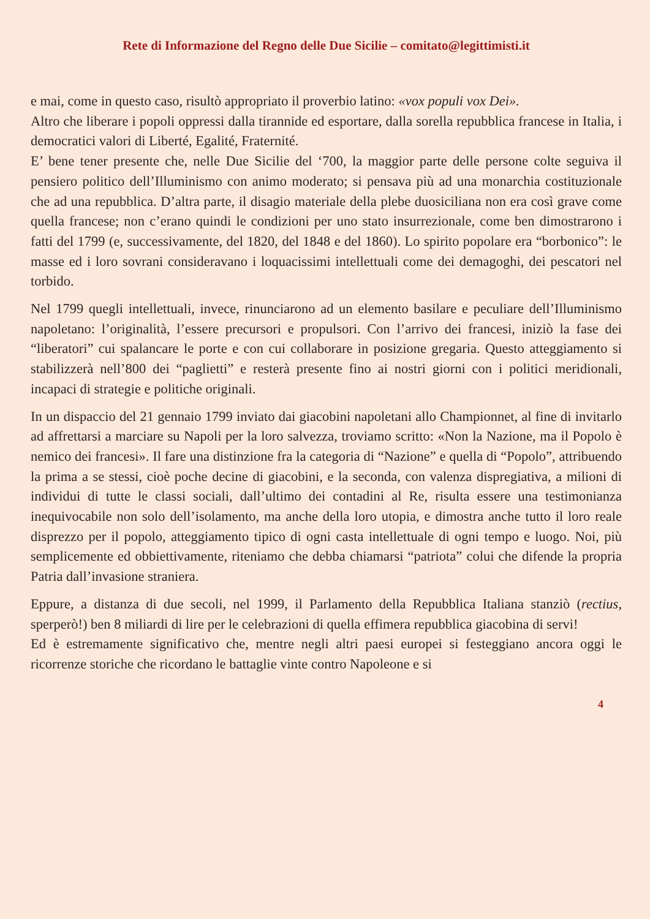Rete di Informazione del Regno delle Due Sicilie – comitato@legittimisti.it
e mai, come in questo caso, risultò appropriato il proverbio latino: «vox populi vox Dei».
Altro che liberare i popoli oppressi dalla tirannide ed esportare, dalla sorella repubblica francese in Italia, i democratici valori di Liberté, Egalité, Fraternité.
E’ bene tener presente che, nelle Due Sicilie del ‘700, la maggior parte delle persone colte seguiva il pensiero politico dell’Illuminismo con animo moderato; si pensava più ad una monarchia costituzionale che ad una repubblica. D’altra parte, il disagio materiale della plebe duosiciliana non era così grave come quella francese; non c’erano quindi le condizioni per uno stato insurrezionale, come ben dimostrarono i fatti del 1799 (e, successivamente, del 1820, del 1848 e del 1860). Lo spirito popolare era “borbonico”: le masse ed i loro sovrani consideravano i loquacissimi intellettuali come dei demagoghi, dei pescatori nel torbido.
Nel 1799 quegli intellettuali, invece, rinunciarono ad un elemento basilare e peculiare dell’Illuminismo napoletano: l’originalità, l’essere precursori e propulsori. Con l’arrivo dei francesi, iniziò la fase dei “liberatori” cui spalancare le porte e con cui collaborare in posizione gregaria. Questo atteggiamento si stabilizzerà nell’800 dei “paglietti” e resterà presente fino ai nostri giorni con i politici meridionali, incapaci di strategie e politiche originali.
In un dispaccio del 21 gennaio 1799 inviato dai giacobini napoletani allo Championnet, al fine di invitarlo ad affrettarsi a marciare su Napoli per la loro salvezza, troviamo scritto: «Non la Nazione, ma il Popolo è nemico dei francesi». Il fare una distinzione fra la categoria di “Nazione” e quella di “Popolo”, attribuendo la prima a se stessi, cioè poche decine di giacobini, e la seconda, con valenza dispregiativa, a milioni di individui di tutte le classi sociali, dall’ultimo dei contadini al Re, risulta essere una testimonianza inequivocabile non solo dell’isolamento, ma anche della loro utopia, e dimostra anche tutto il loro reale disprezzo per il popolo, atteggiamento tipico di ogni casta intellettuale di ogni tempo e luogo. Noi, più semplicemente ed obbiettivamente, riteniamo che debba chiamarsi “patriota” colui che difende la propria Patria dall’invasione straniera.
Eppure, a distanza di due secoli, nel 1999, il Parlamento della Repubblica Italiana stanziò (rectius, sperperò!) ben 8 miliardi di lire per le celebrazioni di quella effimera repubblica giacobina di servi!
Ed è estremamente significativo che, mentre negli altri paesi europei si festeggiano ancora oggi le ricorrenze storiche che ricordano le battaglie vinte contro Napoleone e si
4